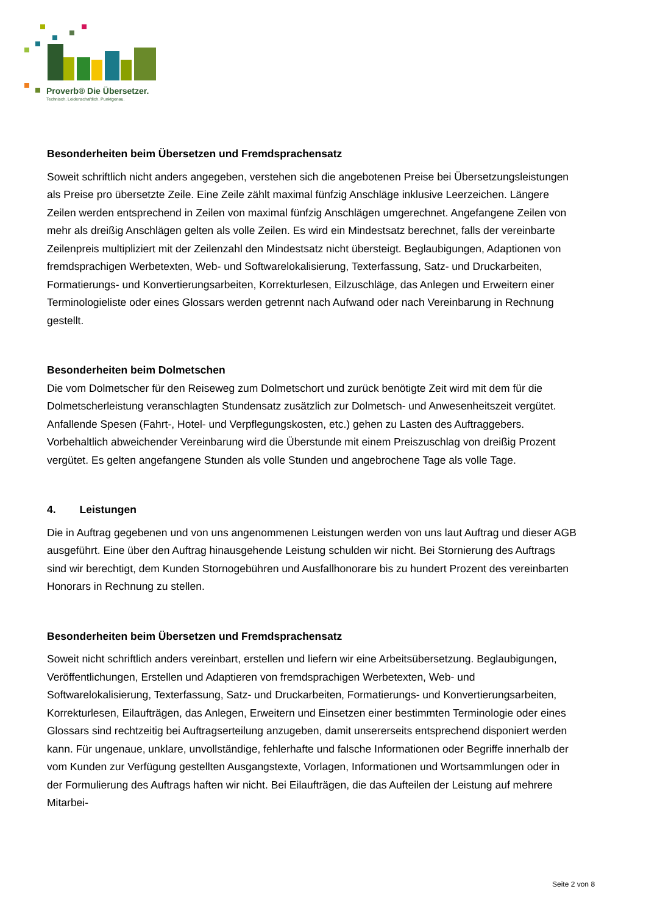Proverb® Die Übersetzer.
Technisch. Leidenschaftlich. Punktgenau.
Besonderheiten beim Übersetzen und Fremdsprachensatz
Soweit schriftlich nicht anders angegeben, verstehen sich die angebotenen Preise bei Übersetzungsleistungen als Preise pro übersetzte Zeile. Eine Zeile zählt maximal fünfzig Anschläge inklusive Leerzeichen. Längere Zeilen werden entsprechend in Zeilen von maximal fünfzig Anschlägen umgerechnet. Angefangene Zeilen von mehr als dreißig Anschlägen gelten als volle Zeilen. Es wird ein Mindestsatz berechnet, falls der vereinbarte Zeilenpreis multipliziert mit der Zeilenzahl den Mindestsatz nicht übersteigt. Beglaubigungen, Adaptionen von fremdsprachigen Werbetexten, Web- und Softwarelokalisierung, Texterfassung, Satz- und Druckarbeiten, Formatierungs- und Konvertierungsarbeiten, Korrekturlesen, Eilzuschläge, das Anlegen und Erweitern einer Terminologieliste oder eines Glossars werden getrennt nach Aufwand oder nach Vereinbarung in Rechnung gestellt.
Besonderheiten beim Dolmetschen
Die vom Dolmetscher für den Reiseweg zum Dolmetschort und zurück benötigte Zeit wird mit dem für die Dolmetscherleistung veranschlagten Stundensatz zusätzlich zur Dolmetsch- und Anwesenheitszeit vergütet. Anfallende Spesen (Fahrt-, Hotel- und Verpflegungskosten, etc.) gehen zu Lasten des Auftraggebers. Vorbehaltlich abweichender Vereinbarung wird die Überstunde mit einem Preiszuschlag von dreißig Prozent vergütet. Es gelten angefangene Stunden als volle Stunden und angebrochene Tage als volle Tage.
4. Leistungen
Die in Auftrag gegebenen und von uns angenommenen Leistungen werden von uns laut Auftrag und dieser AGB ausgeführt. Eine über den Auftrag hinausgehende Leistung schulden wir nicht. Bei Stornierung des Auftrags sind wir berechtigt, dem Kunden Stornogebühren und Ausfallhonorare bis zu hundert Prozent des vereinbarten Honorars in Rechnung zu stellen.
Besonderheiten beim Übersetzen und Fremdsprachensatz
Soweit nicht schriftlich anders vereinbart, erstellen und liefern wir eine Arbeitsübersetzung. Beglaubigungen, Veröffentlichungen, Erstellen und Adaptieren von fremdsprachigen Werbetexten, Web- und Softwarelokalisierung, Texterfassung, Satz- und Druckarbeiten, Formatierungs- und Konvertierungsarbeiten, Korrekturlesen, Eilaufträgen, das Anlegen, Erweitern und Einsetzen einer bestimmten Terminologie oder eines Glossars sind rechtzeitig bei Auftragserteilung anzugeben, damit unsererseits entsprechend disponiert werden kann. Für ungenaue, unklare, unvollständige, fehlerhafte und falsche Informationen oder Begriffe innerhalb der vom Kunden zur Verfügung gestellten Ausgangstexte, Vorlagen, Informationen und Wortsammlungen oder in der Formulierung des Auftrags haften wir nicht. Bei Eilaufträgen, die das Aufteilen der Leistung auf mehrere Mitarbei-
Seite 2 von 8